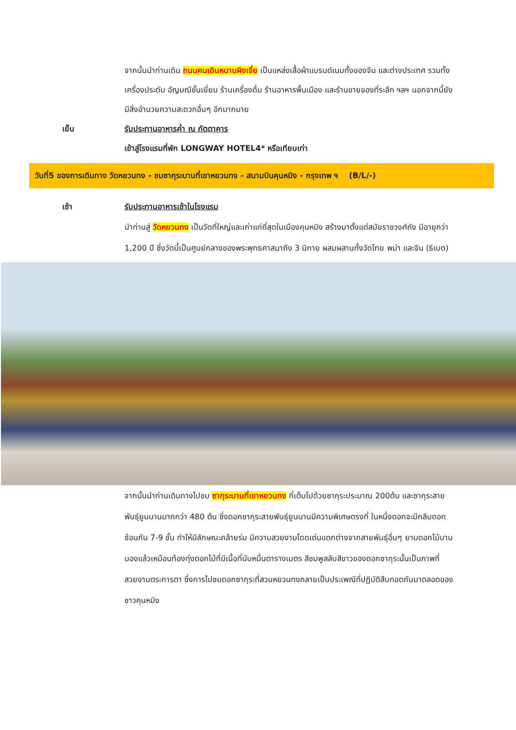จากนั้นนำท่านเดิน ถนนคนเดินหนานผิงเจี่ย เป็นแหล่งเสื้อผ้าแบรนด์เนมทั้งของจีน และต่างประเทศ รวมทั้งเครื่องประดับ อัญมณีชั้นเยี่ยม ร้านเครื่องดื่ม ร้านอาหารพื้นเมือง และร้านขายของที่ระลึก ฯลฯ นอกจากนี้ยังมีสิ่งอำนวยความสะดวกอื่นๆ อีกมากมาย
เย็น รับประทานอาหารค่ำ ณ ภัตตาคาร
เข้าสู่โรงแรมที่พัก LONGWAY HOTEL4* หรือเทียบเท่า
วันที่5 ของการเดินทาง วัดหยวนทง - ชมซากุระบานที่เขาหยวนทง - สนามบินคุนหมิง - กรุงเทพ ฯ (B/L/-)
เช้า รับประทานอาหารเช้าในโรงแรม
นำท่านสู่ วัดหยวนทง เป็นวัดที่ใหญ่และเก่าแก่ที่สุดในเมืองคุนหมิง สร้างมาตั้งแต่สมัยราชวงศ์ถัง มีอายุกว่า 1,200 ปี ซึ่งวัดนี้เป็นศูนย์กลางของพระพุทธศาสนาถึง 3 นิกาย ผสมผสานทั้งวัดไทย พม่า และจีน (ธิเบต)
จากนั้นนำท่านเดินทางไปชม ซากุระบานที่เขาหยวนทง ที่เต็มไปด้วยซากุระประมาณ 200ต้น และซากุระสายพันธุ์ยูนนานมากกว่า 480 ต้น ซึ่งดอกซากุระสายพันธุ์ยูนนานมีความพิเศษตรงที่ ในหนึ่งดอกจะมีกลีบดอกซ้อนกัน 7-9 ชั้น ทำให้มีลักษณะคล้ายร่ม มีความสวยงามโดดเด่นแตกต่างจากสายพันธุ์อื่นๆ ยามดอกไม้บานมองแล้วเหมือนท้องทุ่งดอกไม้ที่มีเนื้อที่นับหมื่นตารางเมตร สีชมพูสลับสีขาวของดอกซากุระนั้นเป็นภาพที่สวยงามตระการตา ซึ่งการไปชมดอกซากุระที่สวนหยวนทงกลายเป็นประเพณีที่ปฏิบัติสืบทอดกันมาตลอดของชาวคุนหมิง